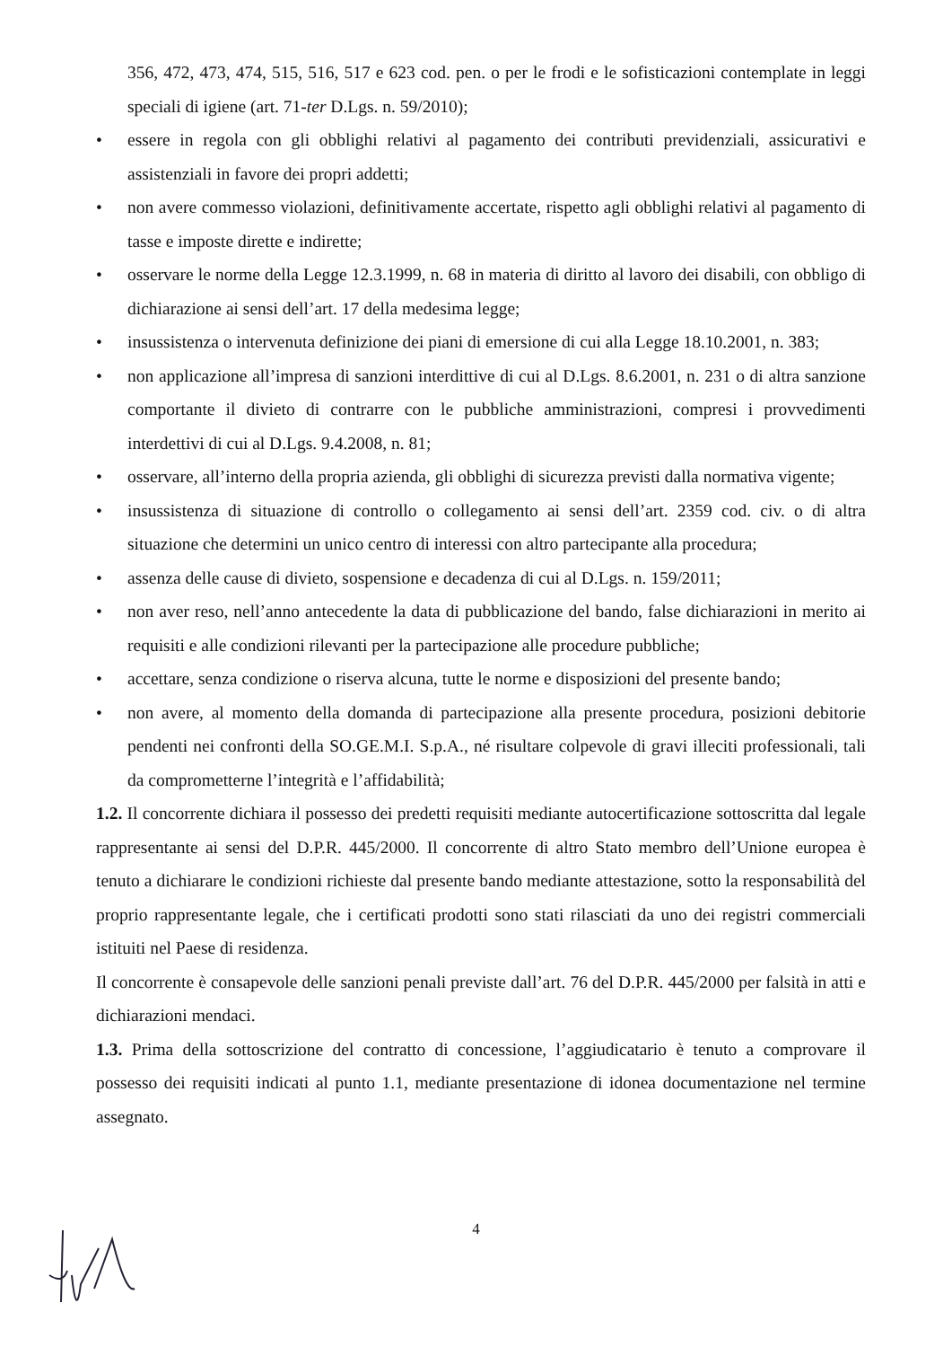356, 472, 473, 474, 515, 516, 517 e 623 cod. pen. o per le frodi e le sofisticazioni contemplate in leggi speciali di igiene (art. 71-ter D.Lgs. n. 59/2010);
• essere in regola con gli obblighi relativi al pagamento dei contributi previdenziali, assicurativi e assistenziali in favore dei propri addetti;
• non avere commesso violazioni, definitivamente accertate, rispetto agli obblighi relativi al pagamento di tasse e imposte dirette e indirette;
• osservare le norme della Legge 12.3.1999, n. 68 in materia di diritto al lavoro dei disabili, con obbligo di dichiarazione ai sensi dell’art. 17 della medesima legge;
• insussistenza o intervenuta definizione dei piani di emersione di cui alla Legge 18.10.2001, n. 383;
• non applicazione all’impresa di sanzioni interdittive di cui al D.Lgs. 8.6.2001, n. 231 o di altra sanzione comportante il divieto di contrarre con le pubbliche amministrazioni, compresi i provvedimenti interdettivi di cui al D.Lgs. 9.4.2008, n. 81;
• osservare, all’interno della propria azienda, gli obblighi di sicurezza previsti dalla normativa vigente;
• insussistenza di situazione di controllo o collegamento ai sensi dell’art. 2359 cod. civ. o di altra situazione che determini un unico centro di interessi con altro partecipante alla procedura;
• assenza delle cause di divieto, sospensione e decadenza di cui al D.Lgs. n. 159/2011;
• non aver reso, nell’anno antecedente la data di pubblicazione del bando, false dichiarazioni in merito ai requisiti e alle condizioni rilevanti per la partecipazione alle procedure pubbliche;
• accettare, senza condizione o riserva alcuna, tutte le norme e disposizioni del presente bando;
• non avere, al momento della domanda di partecipazione alla presente procedura, posizioni debitorie pendenti nei confronti della SO.GE.M.I. S.p.A., né risultare colpevole di gravi illeciti professionali, tali da comprometterne l’integrità e l’affidabilità;
1.2. Il concorrente dichiara il possesso dei predetti requisiti mediante autocertificazione sottoscritta dal legale rappresentante ai sensi del D.P.R. 445/2000. Il concorrente di altro Stato membro dell’Unione europea è tenuto a dichiarare le condizioni richieste dal presente bando mediante attestazione, sotto la responsabilità del proprio rappresentante legale, che i certificati prodotti sono stati rilasciati da uno dei registri commerciali istituiti nel Paese di residenza.
Il concorrente è consapevole delle sanzioni penali previste dall’art. 76 del D.P.R. 445/2000 per falsità in atti e dichiarazioni mendaci.
1.3. Prima della sottoscrizione del contratto di concessione, l’aggiudicatario è tenuto a comprovare il possesso dei requisiti indicati al punto 1.1, mediante presentazione di idonea documentazione nel termine assegnato.
4